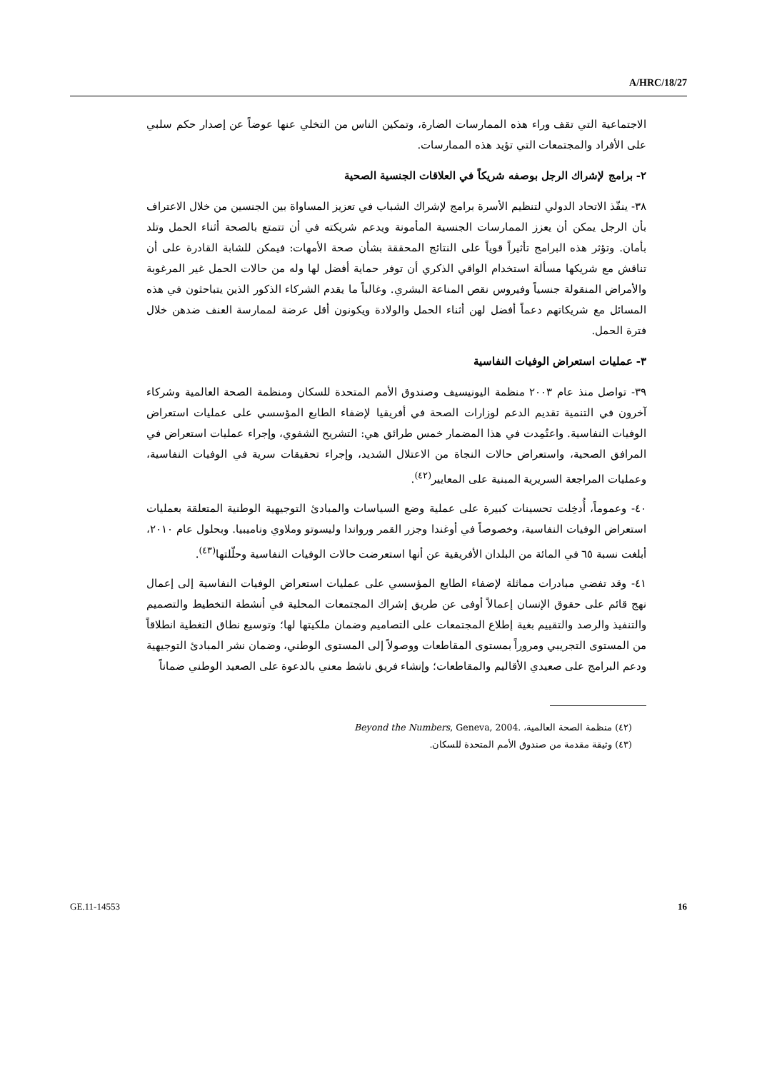A/HRC/18/27
الاجتماعية التي تقف وراء هذه الممارسات الضارة، وتمكين الناس من التخلي عنها عوضاً عن إصدار حكم سلبي على الأفراد والمجتمعات التي تؤيد هذه الممارسات.
٢- برامج لإشراك الرجل بوصفه شريكاً في العلاقات الجنسية الصحية
٣٨- ينفّذ الاتحاد الدولي لتنظيم الأسرة برامج لإشراك الشباب في تعزيز المساواة بين الجنسين من خلال الاعتراف بأن الرجل يمكن أن يعزز الممارسات الجنسية المأمونة ويدعم شريكته في أن تتمتع بالصحة أثناء الحمل وتلد بأمان. وتؤثر هذه البرامج تأثيراً قوياً على النتائج المحققة بشأن صحة الأمهات: فيمكن للشابة القادرة على أن تناقش مع شريكها مسألة استخدام الواقي الذكري أن توفر حماية أفضل لها وله من حالات الحمل غير المرغوبة والأمراض المنقولة جنسياً وفيروس نقص المناعة البشري. وغالباً ما يقدم الشركاء الذكور الذين يتباحثون في هذه المسائل مع شريكاتهم دعماً أفضل لهن أثناء الحمل والولادة ويكونون أقل عرضة لممارسة العنف ضدهن خلال فترة الحمل.
٣- عمليات استعراض الوفيات النفاسية
٣٩- تواصل منذ عام ٢٠٠٣ منظمة اليونيسيف وصندوق الأمم المتحدة للسكان ومنظمة الصحة العالمية وشركاء آخرون في التنمية تقديم الدعم لوزارات الصحة في أفريقيا لإضفاء الطابع المؤسسي على عمليات استعراض الوفيات النفاسية. واعتُمِدت في هذا المضمار خمس طرائق هي: التشريح الشفوي، وإجراء عمليات استعراض في المرافق الصحية، واستعراض حالات النجاة من الاعتلال الشديد، وإجراء تحقيقات سرية في الوفيات النفاسية، وعمليات المراجعة السريرية المبنية على المعايير<sup>(٤٢)</sup>.
٤٠- وعموماً، أُدخِلت تحسينات كبيرة على عملية وضع السياسات والمبادئ التوجيهية الوطنية المتعلقة بعمليات استعراض الوفيات النفاسية، وخصوصاً في أوغندا وجزر القمر ورواندا وليسوتو وملاوي وناميبيا. وبحلول عام ٢٠١٠، أبلغت نسبة ٦٥ في المائة من البلدان الأفريقية عن أنها استعرضت حالات الوفيات النفاسية وحلّلتها<sup>(٤٣)</sup>.
٤١- وقد تفضي مبادرات مماثلة لإضفاء الطابع المؤسسي على عمليات استعراض الوفيات النفاسية إلى إعمال نهج قائم على حقوق الإنسان إعمالاً أوفى عن طريق إشراك المجتمعات المحلية في أنشطة التخطيط والتصميم والتنفيذ والرصد والتقييم بغية إطلاع المجتمعات على التصاميم وضمان ملكيتها لها؛ وتوسيع نطاق التغطية انطلاقاً من المستوى التجريبي ومروراً بمستوى المقاطعات ووصولاً إلى المستوى الوطني، وضمان نشر المبادئ التوجيهية ودعم البرامج على صعيدي الأقاليم والمقاطعات؛ وإنشاء فريق ناشط معني بالدعوة على الصعيد الوطني ضماناً
(٤٢) منظمة الصحة العالمية، Beyond the Numbers, Geneva, 2004.
(٤٣) وثيقة مقدمة من صندوق الأمم المتحدة للسكان.
GE.11-14553 16